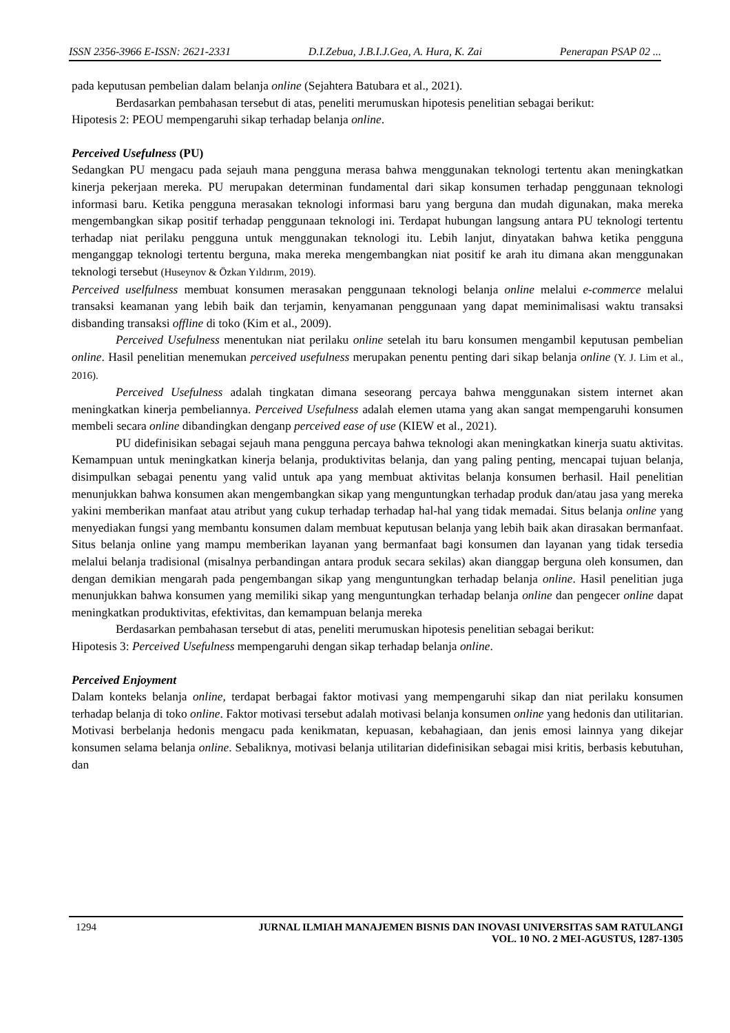ISSN 2356-3966 E-ISSN: 2621-2331 D.I.Zebua, J.B.I.J.Gea, A. Hura, K. Zai Penerapan PSAP 02 ...
pada keputusan pembelian dalam belanja online (Sejahtera Batubara et al., 2021).
Berdasarkan pembahasan tersebut di atas, peneliti merumuskan hipotesis penelitian sebagai berikut:
Hipotesis 2: PEOU mempengaruhi sikap terhadap belanja online.
Perceived Usefulness (PU)
Sedangkan PU mengacu pada sejauh mana pengguna merasa bahwa menggunakan teknologi tertentu akan meningkatkan kinerja pekerjaan mereka. PU merupakan determinan fundamental dari sikap konsumen terhadap penggunaan teknologi informasi baru. Ketika pengguna merasakan teknologi informasi baru yang berguna dan mudah digunakan, maka mereka mengembangkan sikap positif terhadap penggunaan teknologi ini. Terdapat hubungan langsung antara PU teknologi tertentu terhadap niat perilaku pengguna untuk menggunakan teknologi itu. Lebih lanjut, dinyatakan bahwa ketika pengguna menganggap teknologi tertentu berguna, maka mereka mengembangkan niat positif ke arah itu dimana akan menggunakan teknologi tersebut (Huseynov & Özkan Yıldırım, 2019).
Perceived uselfulness membuat konsumen merasakan penggunaan teknologi belanja online melalui e-commerce melalui transaksi keamanan yang lebih baik dan terjamin, kenyamanan penggunaan yang dapat meminimalisasi waktu transaksi disbanding transaksi offline di toko (Kim et al., 2009).
Perceived Usefulness menentukan niat perilaku online setelah itu baru konsumen mengambil keputusan pembelian online. Hasil penelitian menemukan perceived usefulness merupakan penentu penting dari sikap belanja online (Y. J. Lim et al., 2016).
Perceived Usefulness adalah tingkatan dimana seseorang percaya bahwa menggunakan sistem internet akan meningkatkan kinerja pembeliannya. Perceived Usefulness adalah elemen utama yang akan sangat mempengaruhi konsumen membeli secara online dibandingkan denganp perceived ease of use (KIEW et al., 2021).
PU didefinisikan sebagai sejauh mana pengguna percaya bahwa teknologi akan meningkatkan kinerja suatu aktivitas. Kemampuan untuk meningkatkan kinerja belanja, produktivitas belanja, dan yang paling penting, mencapai tujuan belanja, disimpulkan sebagai penentu yang valid untuk apa yang membuat aktivitas belanja konsumen berhasil. Hail penelitian menunjukkan bahwa konsumen akan mengembangkan sikap yang menguntungkan terhadap produk dan/atau jasa yang mereka yakini memberikan manfaat atau atribut yang cukup terhadap terhadap hal-hal yang tidak memadai. Situs belanja online yang menyediakan fungsi yang membantu konsumen dalam membuat keputusan belanja yang lebih baik akan dirasakan bermanfaat. Situs belanja online yang mampu memberikan layanan yang bermanfaat bagi konsumen dan layanan yang tidak tersedia melalui belanja tradisional (misalnya perbandingan antara produk secara sekilas) akan dianggap berguna oleh konsumen, dan dengan demikian mengarah pada pengembangan sikap yang menguntungkan terhadap belanja online. Hasil penelitian juga menunjukkan bahwa konsumen yang memiliki sikap yang menguntungkan terhadap belanja online dan pengecer online dapat meningkatkan produktivitas, efektivitas, dan kemampuan belanja mereka
Berdasarkan pembahasan tersebut di atas, peneliti merumuskan hipotesis penelitian sebagai berikut:
Hipotesis 3: Perceived Usefulness mempengaruhi dengan sikap terhadap belanja online.
Perceived Enjoyment
Dalam konteks belanja online, terdapat berbagai faktor motivasi yang mempengaruhi sikap dan niat perilaku konsumen terhadap belanja di toko online. Faktor motivasi tersebut adalah motivasi belanja konsumen online yang hedonis dan utilitarian. Motivasi berbelanja hedonis mengacu pada kenikmatan, kepuasan, kebahagiaan, dan jenis emosi lainnya yang dikejar konsumen selama belanja online. Sebaliknya, motivasi belanja utilitarian didefinisikan sebagai misi kritis, berbasis kebutuhan, dan
1294 JURNAL ILMIAH MANAJEMEN BISNIS DAN INOVASI UNIVERSITAS SAM RATULANGI
VOL. 10 NO. 2 MEI-AGUSTUS, 1287-1305